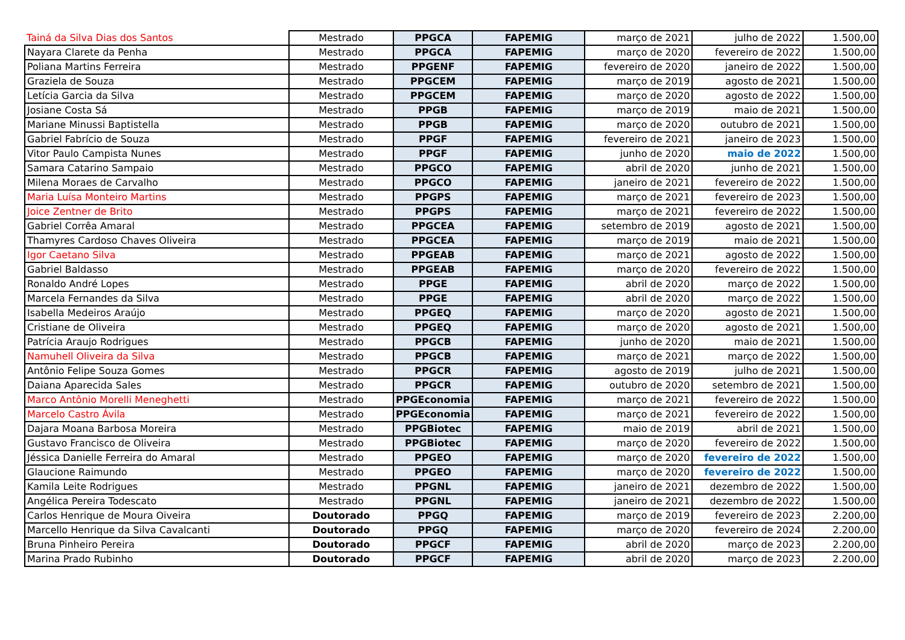| Tainá da Silva Dias dos Santos | Mestrado | PPGCA | FAPEMIG | março de 2021 | julho de 2022 | 1.500,00 |
| Nayara Clarete da Penha | Mestrado | PPGCA | FAPEMIG | março de 2020 | fevereiro de 2022 | 1.500,00 |
| Poliana Martins Ferreira | Mestrado | PPGENF | FAPEMIG | fevereiro de 2020 | janeiro de 2022 | 1.500,00 |
| Graziela de Souza | Mestrado | PPGCEM | FAPEMIG | março de 2019 | agosto de 2021 | 1.500,00 |
| Letícia Garcia da Silva | Mestrado | PPGCEM | FAPEMIG | março de 2020 | agosto de 2022 | 1.500,00 |
| Josiane Costa Sá | Mestrado | PPGB | FAPEMIG | março de 2019 | maio de 2021 | 1.500,00 |
| Mariane Minussi Baptistella | Mestrado | PPGB | FAPEMIG | março de 2020 | outubro de 2021 | 1.500,00 |
| Gabriel Fabrício de Souza | Mestrado | PPGF | FAPEMIG | fevereiro de 2021 | janeiro de 2023 | 1.500,00 |
| Vitor Paulo Campista Nunes | Mestrado | PPGF | FAPEMIG | junho de 2020 | maio de 2022 | 1.500,00 |
| Samara Catarino Sampaio | Mestrado | PPGCO | FAPEMIG | abril de 2020 | junho de 2021 | 1.500,00 |
| Milena Moraes de Carvalho | Mestrado | PPGCO | FAPEMIG | janeiro de 2021 | fevereiro de 2022 | 1.500,00 |
| Maria Luísa Monteiro Martins | Mestrado | PPGPS | FAPEMIG | março de 2021 | fevereiro de 2023 | 1.500,00 |
| Joice Zentner de Brito | Mestrado | PPGPS | FAPEMIG | março de 2021 | fevereiro de 2022 | 1.500,00 |
| Gabriel Corrêa Amaral | Mestrado | PPGCEA | FAPEMIG | setembro de 2019 | agosto de 2021 | 1.500,00 |
| Thamyres Cardoso Chaves Oliveira | Mestrado | PPGCEA | FAPEMIG | março de 2019 | maio de 2021 | 1.500,00 |
| Igor Caetano Silva | Mestrado | PPGEAB | FAPEMIG | março de 2021 | agosto de 2022 | 1.500,00 |
| Gabriel Baldasso | Mestrado | PPGEAB | FAPEMIG | março de 2020 | fevereiro de 2022 | 1.500,00 |
| Ronaldo André Lopes | Mestrado | PPGE | FAPEMIG | abril de 2020 | março de 2022 | 1.500,00 |
| Marcela Fernandes da Silva | Mestrado | PPGE | FAPEMIG | abril de 2020 | março de 2022 | 1.500,00 |
| Isabella Medeiros Araújo | Mestrado | PPGEQ | FAPEMIG | março de 2020 | agosto de 2021 | 1.500,00 |
| Cristiane de Oliveira | Mestrado | PPGEQ | FAPEMIG | março de 2020 | agosto de 2021 | 1.500,00 |
| Patrícia Araujo Rodrigues | Mestrado | PPGCB | FAPEMIG | junho de 2020 | maio de 2021 | 1.500,00 |
| Namuhell Oliveira da Silva | Mestrado | PPGCB | FAPEMIG | março de 2021 | março de 2022 | 1.500,00 |
| Antônio Felipe Souza Gomes | Mestrado | PPGCR | FAPEMIG | agosto de 2019 | julho de 2021 | 1.500,00 |
| Daiana Aparecida Sales | Mestrado | PPGCR | FAPEMIG | outubro de 2020 | setembro de 2021 | 1.500,00 |
| Marco Antônio Morelli Meneghetti | Mestrado | PPGEconomia | FAPEMIG | março de 2021 | fevereiro de 2022 | 1.500,00 |
| Marcelo Castro Ávila | Mestrado | PPGEconomia | FAPEMIG | março de 2021 | fevereiro de 2022 | 1.500,00 |
| Dajara Moana Barbosa Moreira | Mestrado | PPGBiotec | FAPEMIG | maio de 2019 | abril de 2021 | 1.500,00 |
| Gustavo Francisco de Oliveira | Mestrado | PPGBiotec | FAPEMIG | março de 2020 | fevereiro de 2022 | 1.500,00 |
| Jéssica Danielle Ferreira do Amaral | Mestrado | PPGEO | FAPEMIG | março de 2020 | fevereiro de 2022 | 1.500,00 |
| Glaucione Raimundo | Mestrado | PPGEO | FAPEMIG | março de 2020 | fevereiro de 2022 | 1.500,00 |
| Kamila Leite Rodrigues | Mestrado | PPGNL | FAPEMIG | janeiro de 2021 | dezembro de 2022 | 1.500,00 |
| Angélica Pereira Todescato | Mestrado | PPGNL | FAPEMIG | janeiro de 2021 | dezembro de 2022 | 1.500,00 |
| Carlos Henrique de Moura Oiveira | Doutorado | PPGQ | FAPEMIG | março de 2019 | fevereiro de 2023 | 2.200,00 |
| Marcello Henrique da Silva Cavalcanti | Doutorado | PPGQ | FAPEMIG | março de 2020 | fevereiro de 2024 | 2.200,00 |
| Bruna Pinheiro Pereira | Doutorado | PPGCF | FAPEMIG | abril de 2020 | março de 2023 | 2.200,00 |
| Marina Prado Rubinho | Doutorado | PPGCF | FAPEMIG | abril de 2020 | março de 2023 | 2.200,00 |